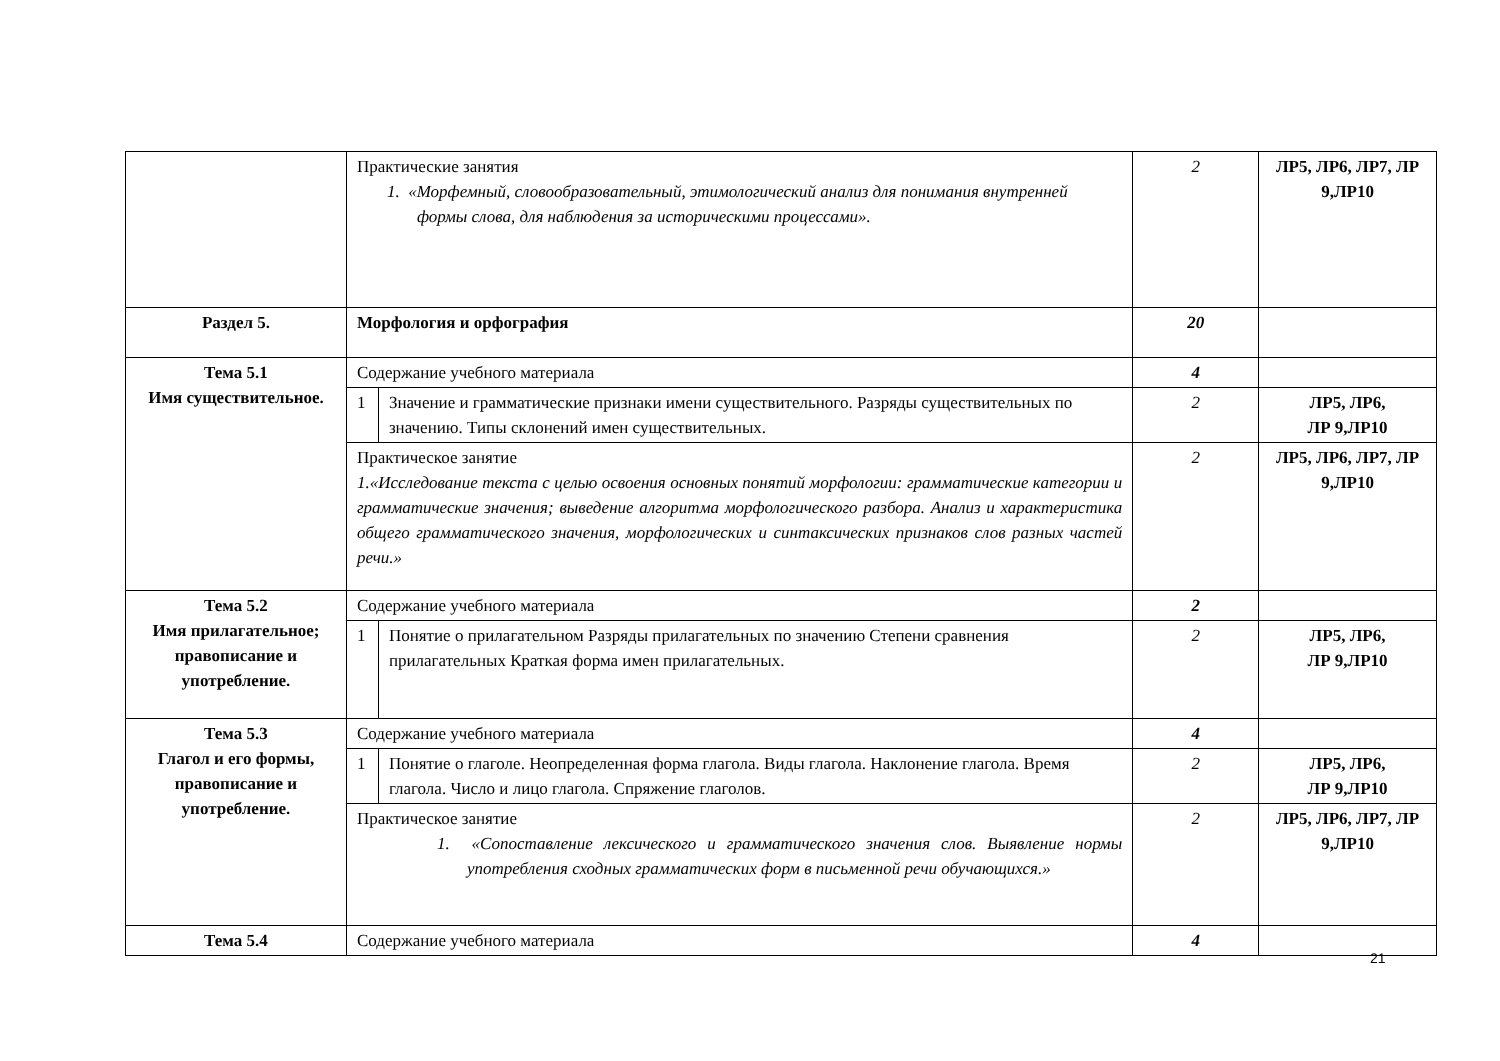| | Практические занятия 1. «Морфемный, словообразовательный, этимологический анализ для понимания внутренней формы слова, для наблюдения за историческими процессами». | | 2 | ЛР5, ЛР6, ЛР7, ЛР 9,ЛР10 |
| Раздел 5. | Морфология и орфография | | 20 | |
| Тема 5.1 Имя существительное. | Содержание учебного материала | | 4 | |
| | 1 | Значение и грамматические признаки имени существительного. Разряды существительных по значению. Типы склонений имен существительных. | 2 | ЛР5, ЛР6, ЛР 9,ЛР10 |
| | Практическое занятие 1.«Исследование текста с целью освоения основных понятий морфологии: грамматические категории и грамматические значения; выведение алгоритма морфологического разбора. Анализ и характеристика общего грамматического значения, морфологических и синтаксических признаков слов разных частей речи.» | | 2 | ЛР5, ЛР6, ЛР7, ЛР 9,ЛР10 |
| Тема 5.2 Имя прилагательное; правописание и употребление. | Содержание учебного материала | | 2 | |
| | 1 | Понятие о прилагательном Разряды прилагательных по значению Степени сравнения прилагательных Краткая форма имен прилагательных. | 2 | ЛР5, ЛР6, ЛР 9,ЛР10 |
| Тема 5.3 Глагол и его формы, правописание и употребление. | Содержание учебного материала | | 4 | |
| | 1 | Понятие о глаголе. Неопределенная форма глагола. Виды глагола. Наклонение глагола. Время глагола. Число и лицо глагола. Спряжение глаголов. | 2 | ЛР5, ЛР6, ЛР 9,ЛР10 |
| | Практическое занятие 1. «Сопоставление лексического и грамматического значения слов. Выявление нормы употребления сходных грамматических форм в письменной речи обучающихся.» | | 2 | ЛР5, ЛР6, ЛР7, ЛР 9,ЛР10 |
| Тема 5.4 | Содержание учебного материала | | 4 | |
21